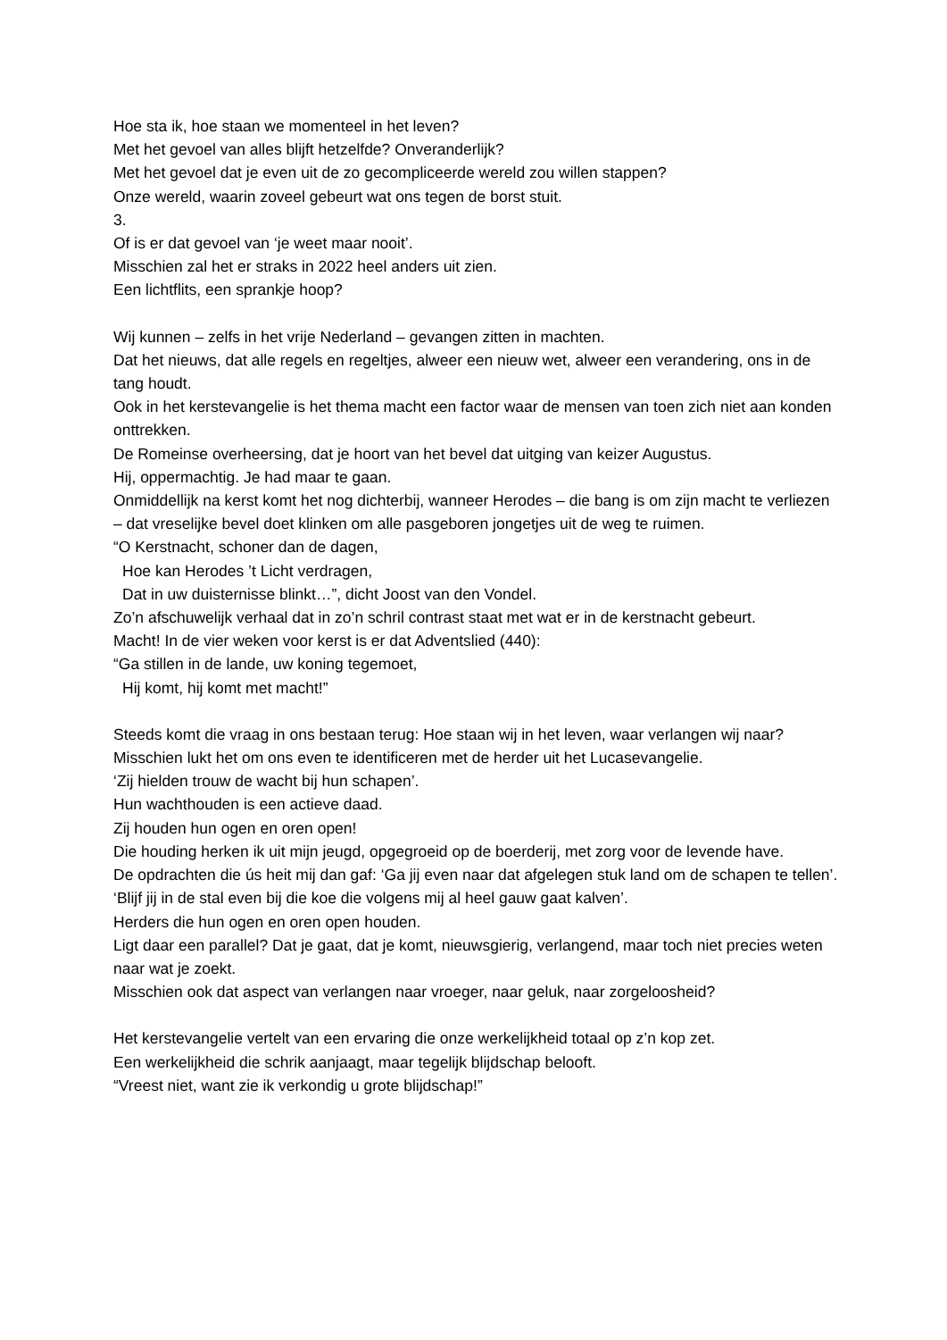Hoe sta ik, hoe staan we momenteel in het leven?
Met het gevoel van alles blijft hetzelfde? Onveranderlijk?
Met het gevoel dat je even uit de zo gecompliceerde wereld zou willen stappen?
Onze wereld, waarin zoveel gebeurt wat ons tegen de borst stuit.
3.
Of is er dat gevoel van ‘je weet maar nooit’.
Misschien zal het er straks in 2022 heel anders uit zien.
Een lichtflits, een sprankje hoop?
Wij kunnen – zelfs in het vrije Nederland – gevangen zitten in machten.
Dat het nieuws, dat alle regels en regeltjes, alweer een nieuw wet, alweer een verandering, ons in de tang houdt.
Ook in het kerstevangelie is het thema macht een factor waar de mensen van toen zich niet aan konden onttrekken.
De Romeinse overheersing, dat je hoort van het bevel dat uitging van keizer Augustus.
Hij, oppermachtig. Je had maar te gaan.
Onmiddellijk na kerst komt het nog dichterbij, wanneer Herodes – die bang is om zijn macht te verliezen – dat vreselijke bevel doet klinken om alle pasgeboren jongetjes uit de weg te ruimen.
“O Kerstnacht, schoner dan de dagen,
Hoe kan Herodes ’t Licht verdragen,
Dat in uw duisternisse blinkt…”, dicht Joost van den Vondel.
Zo’n afschuwelijk verhaal dat in zo’n schril contrast staat met wat er in de kerstnacht gebeurt.
Macht! In de vier weken voor kerst is er dat Adventslied (440):
“Ga stillen in de lande, uw koning tegemoet,
Hij komt, hij komt met macht!”
Steeds komt die vraag in ons bestaan terug: Hoe staan wij in het leven, waar verlangen wij naar?
Misschien lukt het om ons even te identificeren met de herder uit het Lucasevangelie.
‘Zij hielden trouw de wacht bij hun schapen’.
Hun wachthouden is een actieve daad.
Zij houden hun ogen en oren open!
Die houding herken ik uit mijn jeugd, opgegroeid op de boerderij, met zorg voor de levende have.
De opdrachten die ús heit mij dan gaf: ‘Ga jij even naar dat afgelegen stuk land om de schapen te tellen’. ‘Blijf jij in de stal even bij die koe die volgens mij al heel gauw gaat kalven’.
Herders die hun ogen en oren open houden.
Ligt daar een parallel? Dat je gaat, dat je komt, nieuwsgierig, verlangend, maar toch niet precies weten naar wat je zoekt.
Misschien ook dat aspect van verlangen naar vroeger, naar geluk, naar zorgeloosheid?
Het kerstevangelie vertelt van een ervaring die onze werkelijkheid totaal op z’n kop zet.
Een werkelijkheid die schrik aanjaagt, maar tegelijk blijdschap belooft.
“Vreest niet, want zie ik verkondig u grote blijdschap!”